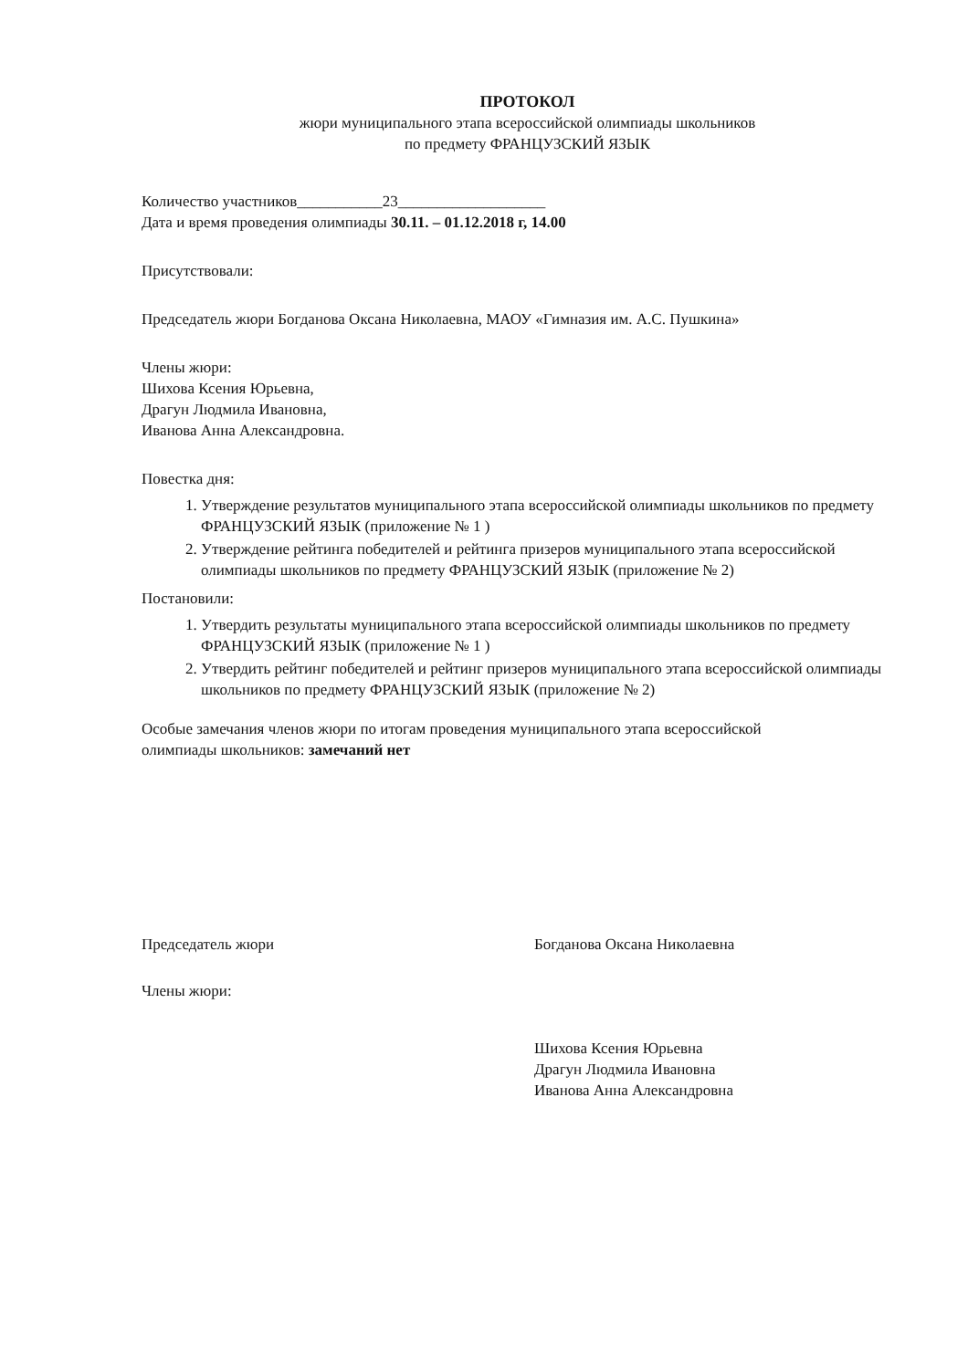ПРОТОКОЛ
жюри муниципального этапа всероссийской олимпиады школьников
по предмету ФРАНЦУЗСКИЙ ЯЗЫК
Количество участников___________23___________________
Дата и время проведения олимпиады 30.11. – 01.12.2018 г, 14.00
Присутствовали:
Председатель жюри Богданова Оксана Николаевна, МАОУ «Гимназия им. А.С. Пушкина»
Члены жюри:
Шихова Ксения Юрьевна,
Драгун Людмила Ивановна,
Иванова Анна Александровна.
Повестка дня:
1. Утверждение результатов муниципального этапа всероссийской олимпиады школьников по предмету ФРАНЦУЗСКИЙ ЯЗЫК (приложение № 1 )
2. Утверждение рейтинга победителей и рейтинга призеров муниципального этапа всероссийской олимпиады школьников по предмету ФРАНЦУЗСКИЙ ЯЗЫК (приложение № 2)
Постановили:
1. Утвердить результаты муниципального этапа всероссийской олимпиады школьников по предмету ФРАНЦУЗСКИЙ ЯЗЫК (приложение № 1 )
2. Утвердить рейтинг победителей и рейтинг призеров муниципального этапа всероссийской олимпиады школьников по предмету ФРАНЦУЗСКИЙ ЯЗЫК (приложение № 2)
Особые замечания членов жюри по итогам проведения муниципального этапа всероссийской олимпиады школьников: замечаний нет
Председатель жюри Богданова Оксана Николаевна
Члены жюри:
Шихова Ксения Юрьевна
Драгун Людмила Ивановна
Иванова Анна Александровна